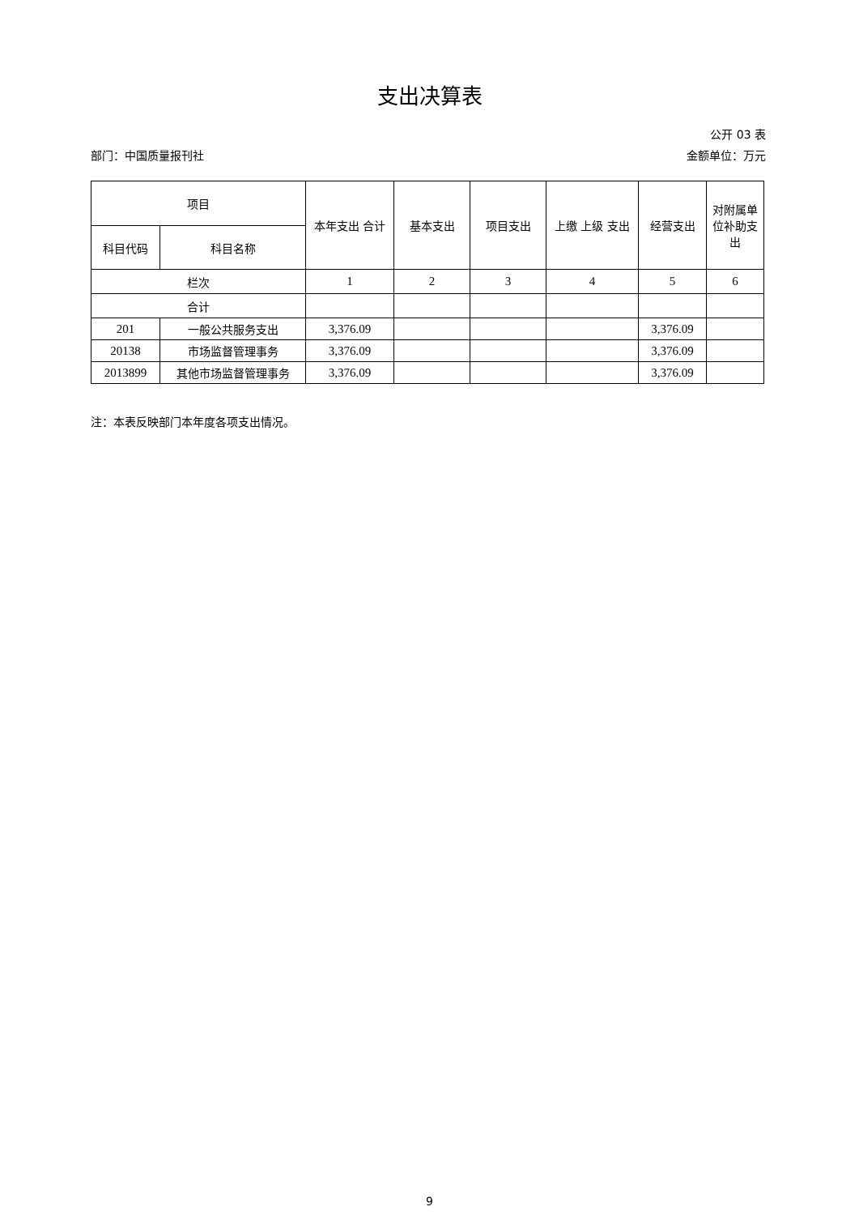支出决算表
公开 03 表
部门：中国质量报刊社 金额单位：万元
| 项目 | | 本年支出 合计 | 基本支出 | 项目支出 | 上缴 上级 支出 | 经营支出 | 对附属单位补助支出 |
| --- | --- | --- | --- | --- | --- | --- | --- |
| 科目代码 | 科目名称 | | | | | | |
| 栏次 | | 1 | 2 | 3 | 4 | 5 | 6 |
| 合计 | | | | | | | |
| 201 | 一般公共服务支出 | 3,376.09 | | | | 3,376.09 | |
| 20138 | 市场监督管理事务 | 3,376.09 | | | | 3,376.09 | |
| 2013899 | 其他市场监督管理事务 | 3,376.09 | | | | 3,376.09 | |
注：本表反映部门本年度各项支出情况。
9